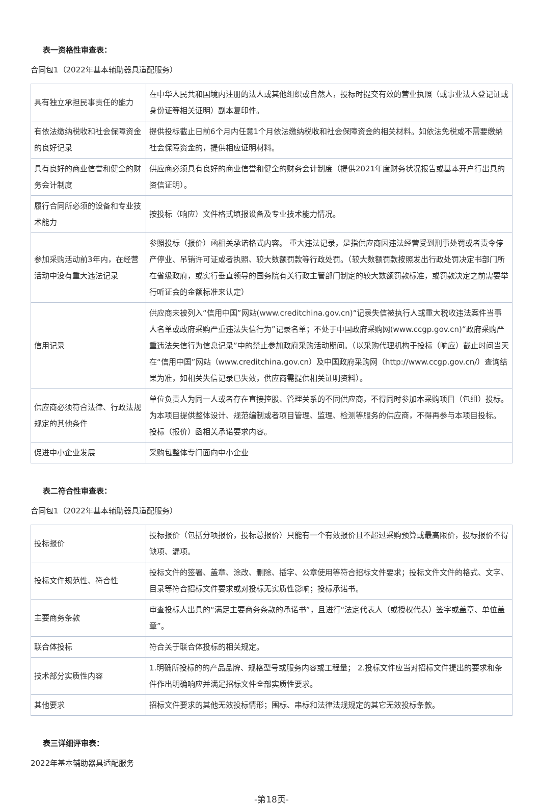表一资格性审查表：
合同包1（2022年基本辅助器具适配服务）
| 具有独立承担民事责任的能力 | 在中华人民共和国境内注册的法人或其他组织或自然人，投标时提交有效的营业执照（或事业法人登记证或身份证等相关证明）副本复印件。 |
| 有依法缴纳税收和社会保障资金的良好记录 | 提供投标截止日前6个月内任意1个月依法缴纳税收和社会保障资金的相关材料。如依法免税或不需要缴纳社会保障资金的，提供相应证明材料。 |
| 具有良好的商业信誉和健全的财务会计制度 | 供应商必须具有良好的商业信誉和健全的财务会计制度（提供2021年度财务状况报告或基本开户行出具的资信证明）。 |
| 履行合同所必须的设备和专业技术能力 | 按投标（响应）文件格式填报设备及专业技术能力情况。 |
| 参加采购活动前3年内，在经营活动中没有重大违法记录 | 参照投标（报价）函相关承诺格式内容。 重大违法记录，是指供应商因违法经营受到刑事处罚或者责令停产停业、吊销许可证或者执照、较大数额罚款等行政处罚。（较大数额罚款按照发出行政处罚决定书部门所在省级政府，或实行垂直领导的国务院有关行政主管部门制定的较大数额罚款标准，或罚款决定之前需要举行听证会的金额标准来认定） |
| 信用记录 | 供应商未被列入“信用中国”网站(www.creditchina.gov.cn)“记录失信被执行人或重大税收违法案件当事人名单或政府采购严重违法失信行为”记录名单；不处于中国政府采购网(www.ccgp.gov.cn)“政府采购严重违法失信行为信息记录”中的禁止参加政府采购活动期间。（以采购代理机构于投标（响应）截止时间当天在“信用中国”网站（www.creditchina.gov.cn）及中国政府采购网（http://www.ccgp.gov.cn/）查询结果为准，如相关失信记录已失效，供应商需提供相关证明资料）。 |
| 供应商必须符合法律、行政法规规定的其他条件 | 单位负责人为同一人或者存在直接控股、管理关系的不同供应商，不得同时参加本采购项目（包组）投标。 为本项目提供整体设计、规范编制或者项目管理、监理、检测等服务的供应商，不得再参与本项目投标。 投标（报价）函相关承诺要求内容。 |
| 促进中小企业发展 | 采购包整体专门面向中小企业 |
表二符合性审查表：
合同包1（2022年基本辅助器具适配服务）
| 投标报价 | 投标报价（包括分项报价，投标总报价）只能有一个有效报价且不超过采购预算或最高限价，投标报价不得缺项、漏项。 |
| 投标文件规范性、符合性 | 投标文件的签署、盖章、涂改、删除、插字、公章使用等符合招标文件要求；投标文件文件的格式、文字、目录等符合招标文件要求或对投标无实质性影响；投标承诺书。 |
| 主要商务条款 | 审查投标人出具的“满足主要商务条款的承诺书”，且进行“法定代表人（或授权代表）签字或盖章、单位盖章”。 |
| 联合体投标 | 符合关于联合体投标的相关规定。 |
| 技术部分实质性内容 | 1.明确所投标的的产品品牌、规格型号或服务内容或工程量； 2.投标文件应当对招标文件提出的要求和条件作出明确响应并满足招标文件全部实质性要求。 |
| 其他要求 | 招标文件要求的其他无效投标情形；围标、串标和法律法规规定的其它无效投标条款。 |
表三详细评审表：
2022年基本辅助器具适配服务
-第18页-